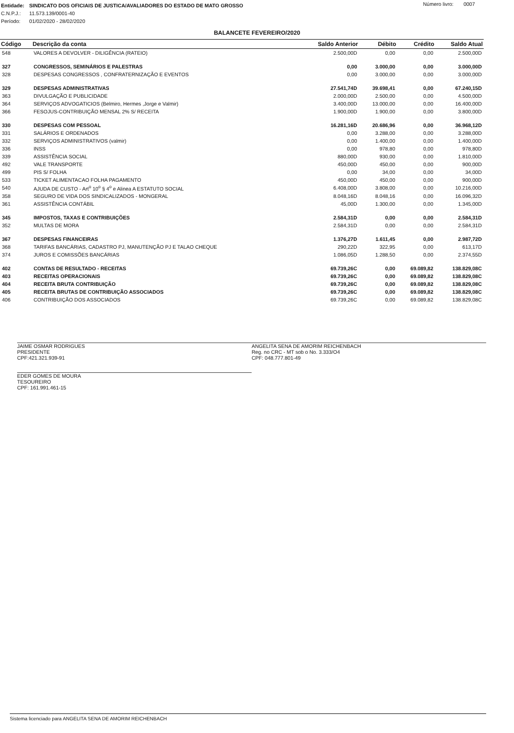| Entidade: | SINDICATO DOS OFICIAIS DE JUSTICA/AVALIADORES DO ESTADO DE MATO GROSSO |
| C.N.P.J.: | 11.573.139/0001-40 |
| Período: | 01/02/2020 - 28/02/2020 |
Número livro: 0007
BALANCETE FEVEREIRO/2020
| Código | Descrição da conta | Saldo Anterior | Débito | Crédito | Saldo Atual |
| --- | --- | --- | --- | --- | --- |
| 548 | VALORES A DEVOLVER - DILIGÊNCIA (RATEIO) | 2.500,00D | 0,00 | 0,00 | 2.500,00D |
| 327 | CONGRESSOS, SEMINÁRIOS E PALESTRAS | 0,00 | 3.000,00 | 0,00 | 3.000,00D |
| 328 | DESPESAS CONGRESSOS , CONFRATERNIZAÇÃO E EVENTOS | 0,00 | 3.000,00 | 0,00 | 3.000,00D |
| 329 | DESPESAS ADMINISTRATIVAS | 27.541,74D | 39.698,41 | 0,00 | 67.240,15D |
| 363 | DIVULGAÇÃO E PUBLICIDADE | 2.000,00D | 2.500,00 | 0,00 | 4.500,00D |
| 364 | SERVIÇOS ADVOGATICIOS (Belmiro, Hermes ,Jorge e Valmir) | 3.400,00D | 13.000,00 | 0,00 | 16.400,00D |
| 366 | FESOJUS-CONTRIBUIÇÃO MENSAL 2% S/ RECEITA | 1.900,00D | 1.900,00 | 0,00 | 3.800,00D |
| 330 | DESPESAS COM PESSOAL | 16.281,16D | 20.686,96 | 0,00 | 36.968,12D |
| 331 | SALÁRIOS E ORDENADOS | 0,00 | 3.288,00 | 0,00 | 3.288,00D |
| 332 | SERVIÇOS ADMINISTRATIVOS (valmir) | 0,00 | 1.400,00 | 0,00 | 1.400,00D |
| 336 | INSS | 0,00 | 978,80 | 0,00 | 978,80D |
| 339 | ASSISTÊNCIA SOCIAL | 880,00D | 930,00 | 0,00 | 1.810,00D |
| 492 | VALE TRANSPORTE | 450,00D | 450,00 | 0,00 | 900,00D |
| 499 | PIS S/ FOLHA | 0,00 | 34,00 | 0,00 | 34,00D |
| 533 | TICKET ALIMENTACAO FOLHA PAGAMENTO | 450,00D | 450,00 | 0,00 | 900,00D |
| 540 | AJUDA DE CUSTO - Art<sup>o</sup> 10<sup>o</sup> § 4<sup>o</sup> e Alinea A ESTATUTO SOCIAL | 6.408,00D | 3.808,00 | 0,00 | 10.216,00D |
| 358 | SEGURO DE VIDA DOS SINDICALIZADOS - MONGERAL | 8.048,16D | 8.048,16 | 0,00 | 16.096,32D |
| 361 | ASSISTÊNCIA CONTÁBIL | 45,00D | 1.300,00 | 0,00 | 1.345,00D |
| 345 | IMPOSTOS, TAXAS E CONTRIBUIÇÕES | 2.584,31D | 0,00 | 0,00 | 2.584,31D |
| 352 | MULTAS DE MORA | 2.584,31D | 0,00 | 0,00 | 2.584,31D |
| 367 | DESPESAS FINANCEIRAS | 1.376,27D | 1.611,45 | 0,00 | 2.987,72D |
| 368 | TARIFAS BANCÁRIAS, CADASTRO PJ, MANUTENÇÃO PJ E TALAO CHEQUE | 290,22D | 322,95 | 0,00 | 613,17D |
| 374 | JUROS E COMISSÕES BANCÁRIAS | 1.086,05D | 1.288,50 | 0,00 | 2.374,55D |
| 402 | CONTAS DE RESULTADO - RECEITAS | 69.739,26C | 0,00 | 69.089,82 | 138.829,08C |
| 403 | RECEITAS OPERACIONAIS | 69.739,26C | 0,00 | 69.089,82 | 138.829,08C |
| 404 | RECEITA BRUTA CONTRIBUIÇÃO | 69.739,26C | 0,00 | 69.089,82 | 138.829,08C |
| 405 | RECEITA BRUTAS DE CONTRIBUIÇÃO ASSOCIADOS | 69.739,26C | 0,00 | 69.089,82 | 138.829,08C |
| 406 | CONTRIBUIÇÃO DOS ASSOCIADOS | 69.739,26C | 0,00 | 69.089,82 | 138.829,08C |
JAIME OSMAR RODRIGUES
PRESIDENTE
CPF:421.321.939-91
EDER GOMES DE MOURA
TESOUREIRO
CPF: 161.991.461-15
ANGELITA SENA DE AMORIM REICHENBACH
Reg. no CRC - MT sob o No. 3.333/O4
CPF: 048.777.801-49
Sistema licenciado para ANGELITA SENA DE AMORIM REICHENBACH